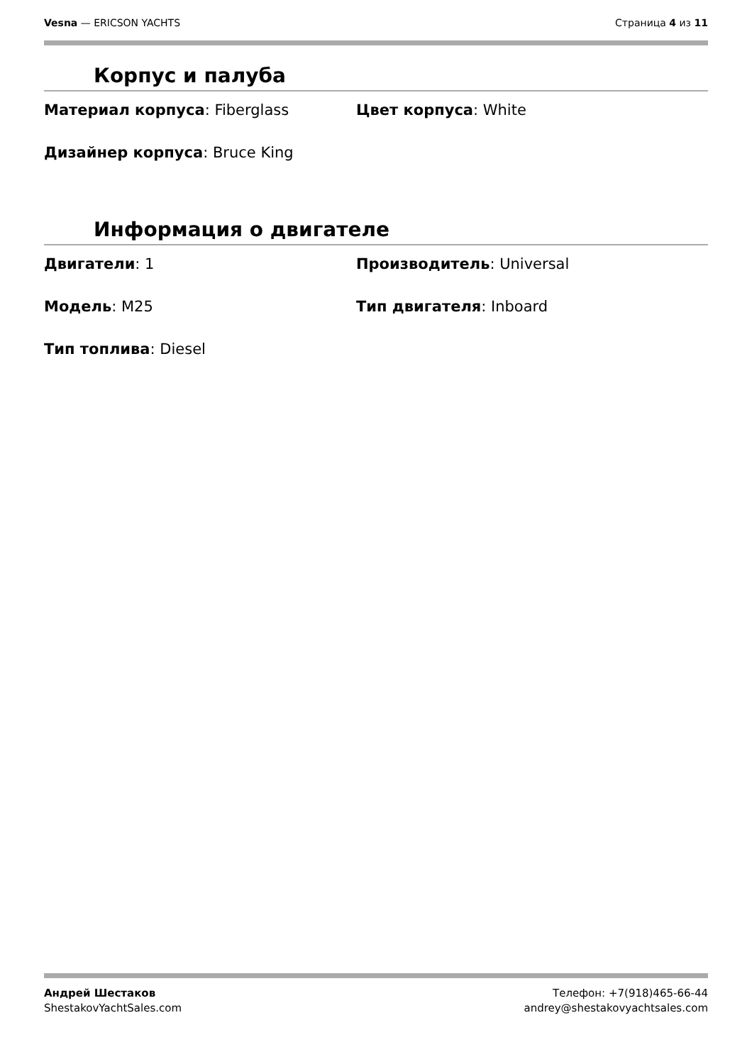Vesna — ERICSON YACHTS Страница 4 из 11
Корпус и палуба
Материал корпуса: Fiberglass
Цвет корпуса: White
Дизайнер корпуса: Bruce King
Информация о двигателе
Двигатели: 1
Производитель: Universal
Модель: M25
Тип двигателя: Inboard
Тип топлива: Diesel
Андрей Шестаков
ShestakovYachtSales.com
Телефон: +7(918)465-66-44
andrey@shestakovyachtsales.com